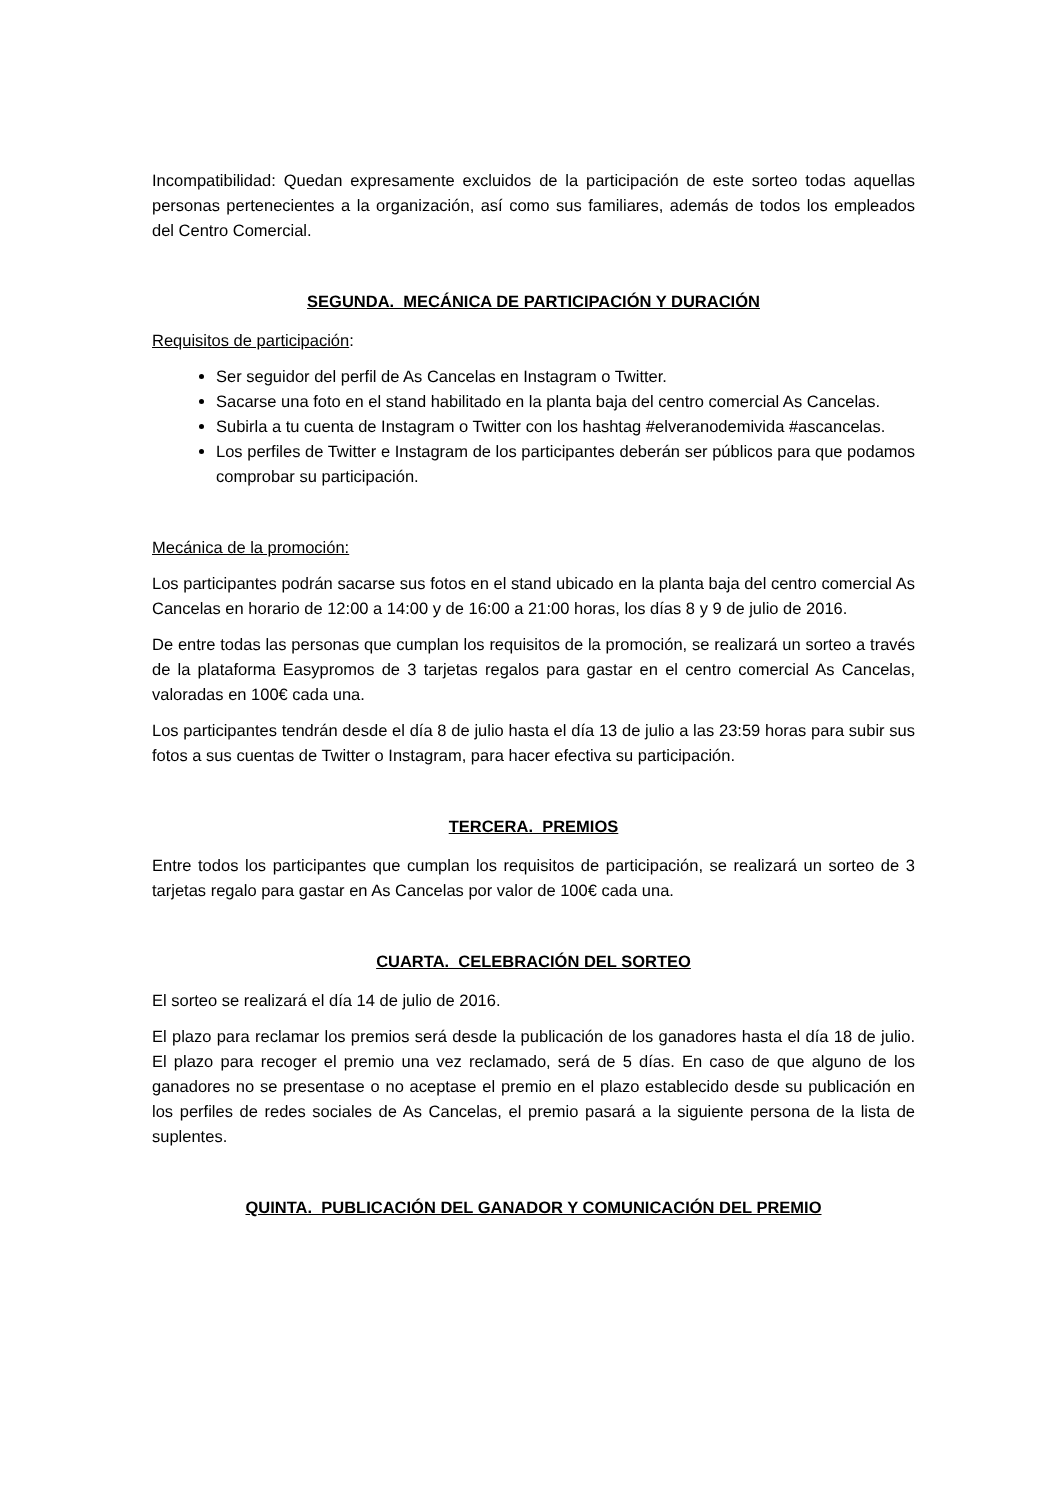Incompatibilidad: Quedan expresamente excluidos de la participación de este sorteo todas aquellas personas pertenecientes a la organización, así como sus familiares, además de todos los empleados del Centro Comercial.
SEGUNDA. MECÁNICA DE PARTICIPACIÓN Y DURACIÓN
Requisitos de participación:
Ser seguidor del perfil de As Cancelas en Instagram o Twitter.
Sacarse una foto en el stand habilitado en la planta baja del centro comercial As Cancelas.
Subirla a tu cuenta de Instagram o Twitter con los hashtag #elveranodemivida #ascancelas.
Los perfiles de Twitter e Instagram de los participantes deberán ser públicos para que podamos comprobar su participación.
Mecánica de la promoción:
Los participantes podrán sacarse sus fotos en el stand ubicado en la planta baja del centro comercial As Cancelas en horario de 12:00 a 14:00 y de 16:00 a 21:00 horas, los días 8 y 9 de julio de 2016.
De entre todas las personas que cumplan los requisitos de la promoción, se realizará un sorteo a través de la plataforma Easypromos de 3 tarjetas regalos para gastar en el centro comercial As Cancelas, valoradas en 100€ cada una.
Los participantes tendrán desde el día 8 de julio hasta el día 13 de julio a las 23:59 horas para subir sus fotos a sus cuentas de Twitter o Instagram, para hacer efectiva su participación.
TERCERA. PREMIOS
Entre todos los participantes que cumplan los requisitos de participación, se realizará un sorteo de 3 tarjetas regalo para gastar en As Cancelas por valor de 100€ cada una.
CUARTA. CELEBRACIÓN DEL SORTEO
El sorteo se realizará el día 14 de julio de 2016.
El plazo para reclamar los premios será desde la publicación de los ganadores hasta el día 18 de julio. El plazo para recoger el premio una vez reclamado, será de 5 días. En caso de que alguno de los ganadores no se presentase o no aceptase el premio en el plazo establecido desde su publicación en los perfiles de redes sociales de As Cancelas, el premio pasará a la siguiente persona de la lista de suplentes.
QUINTA. PUBLICACIÓN DEL GANADOR Y COMUNICACIÓN DEL PREMIO